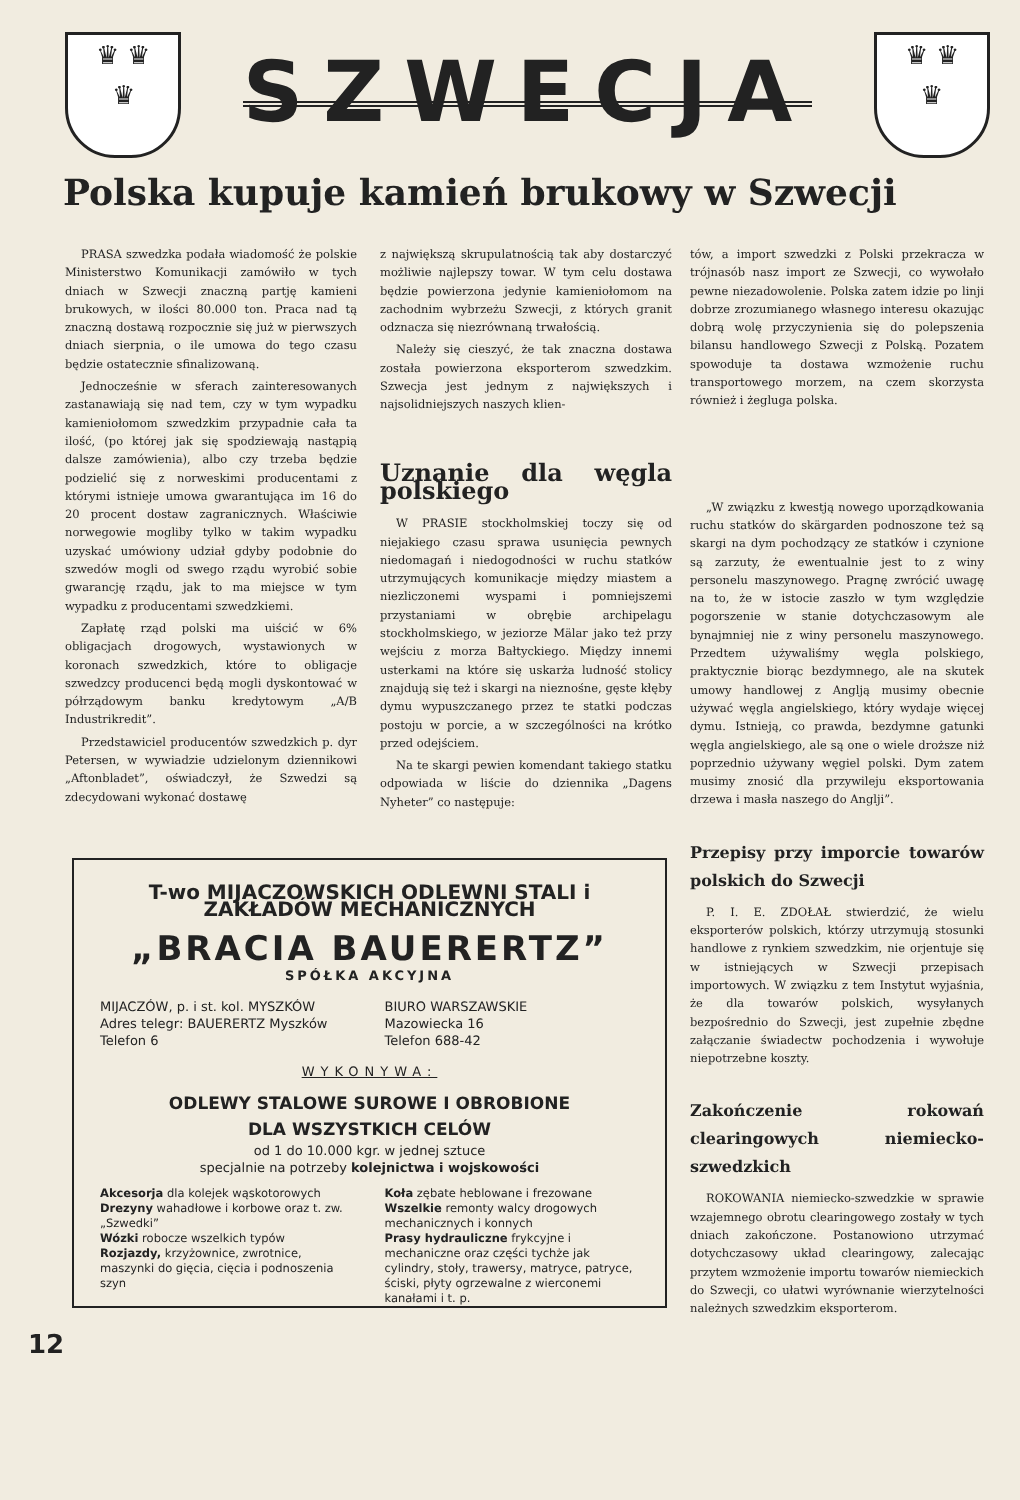♛ ♛
♛
SZWECJA
♛ ♛
♛
Polska kupuje kamień brukowy w Szwecji
PRASA szwedzka podała wiadomość że polskie Ministerstwo Komunikacji zamówiło w tych dniach w Szwecji znaczną partję kamieni brukowych, w ilości 80.000 ton. Praca nad tą znaczną dostawą rozpocznie się już w pierwszych dniach sierpnia, o ile umowa do tego czasu będzie ostatecznie sfinalizowaną.
Jednocześnie w sferach zainteresowanych zastanawiają się nad tem, czy w tym wypadku kamieniołomom szwedzkim przypadnie cała ta ilość, (po której jak się spodziewają nastąpią dalsze zamówienia), albo czy trzeba będzie podzielić się z norweskimi producentami z którymi istnieje umowa gwarantująca im 16 do 20 procent dostaw zagranicznych. Właściwie norwegowie mogliby tylko w takim wypadku uzyskać umówiony udział gdyby podobnie do szwedów mogli od swego rządu wyrobić sobie gwarancję rządu, jak to ma miejsce w tym wypadku z producentami szwedzkiemi.
Zapłatę rząd polski ma uiścić w 6% obligacjach drogowych, wystawionych w koronach szwedzkich, które to obligacje szwedzcy producenci będą mogli dyskontować w półrządowym banku kredytowym „A/B Industrikredit”.
Przedstawiciel producentów szwedzkich p. dyr Petersen, w wywiadzie udzielonym dziennikowi „Aftonbladet”, oświadczył, że Szwedzi są zdecydowani wykonać dostawę
z największą skrupulatnością tak aby dostarczyć możliwie najlepszy towar. W tym celu dostawa będzie powierzona jedynie kamieniołomom na zachodnim wybrzeżu Szwecji, z których granit odznacza się niezrównaną trwałością.
Należy się cieszyć, że tak znaczna dostawa została powierzona eksporterom szwedzkim. Szwecja jest jednym z największych i najsolidniejszych naszych klien-
Uznanie dla węgla polskiego
W PRASIE stockholmskiej toczy się od niejakiego czasu sprawa usunięcia pewnych niedomagań i niedogodności w ruchu statków utrzymujących komunikacje między miastem a niezliczonemi wyspami i pomniejszemi przystaniami w obrębie archipelagu stockholmskiego, w jeziorze Mälar jako też przy wejściu z morza Bałtyckiego. Między innemi usterkami na które się uskarża ludność stolicy znajdują się też i skargi na nieznośne, gęste kłęby dymu wypuszczanego przez te statki podczas postoju w porcie, a w szczególności na krótko przed odejściem.
Na te skargi pewien komendant takiego statku odpowiada w liście do dziennika „Dagens Nyheter” co następuje:
tów, a import szwedzki z Polski przekracza w trójnasób nasz import ze Szwecji, co wywołało pewne niezadowolenie. Polska zatem idzie po linji dobrze zrozumianego własnego interesu okazując dobrą wolę przyczynienia się do polepszenia bilansu handlowego Szwecji z Polską. Pozatem spowoduje ta dostawa wzmożenie ruchu transportowego morzem, na czem skorzysta również i żegluga polska.
„W związku z kwestją nowego uporządkowania ruchu statków do skärgarden podnoszone też są skargi na dym pochodzący ze statków i czynione są zarzuty, że ewentualnie jest to z winy personelu maszynowego. Pragnę zwrócić uwagę na to, że w istocie zaszło w tym względzie pogorszenie w stanie dotychczasowym ale bynajmniej nie z winy personelu maszynowego. Przedtem używaliśmy węgla polskiego, praktycznie biorąc bezdymnego, ale na skutek umowy handlowej z Anglją musimy obecnie używać węgla angielskiego, który wydaje więcej dymu. Istnieją, co prawda, bezdymne gatunki węgla angielskiego, ale są one o wiele droższe niż poprzednio używany węgiel polski. Dym zatem musimy znosić dla przywileju eksportowania drzewa i masła naszego do Anglji”.
Przepisy przy imporcie towarów polskich do Szwecji
P. I. E. ZDOŁAŁ stwierdzić, że wielu eksporterów polskich, którzy utrzymują stosunki handlowe z rynkiem szwedzkim, nie orjentuje się w istniejących w Szwecji przepisach importowych. W związku z tem Instytut wyjaśnia, że dla towarów polskich, wysyłanych bezpośrednio do Szwecji, jest zupełnie zbędne załączanie świadectw pochodzenia i wywołuje niepotrzebne koszty.
Zakończenie rokowań clearingowych niemiecko-szwedzkich
ROKOWANIA niemiecko-szwedzkie w sprawie wzajemnego obrotu clearingowego zostały w tych dniach zakończone. Postanowiono utrzymać dotychczasowy układ clearingowy, zalecając przytem wzmożenie importu towarów niemieckich do Szwecji, co ułatwi wyrównanie wierzytelności należnych szwedzkim eksporterom.
T-wo MIJACZOWSKICH ODLEWNI STALI i ZAKŁADÓW MECHANICZNYCH
„BRACIA BAUERERTZ”
SPÓŁKA AKCYJNA
MIJACZÓW, p. i st. kol. MYSZKÓW
Adres telegr: BAUERERTZ Myszków
Telefon 6
BIURO WARSZAWSKIE
Mazowiecka 16
Telefon 688-42
WYKONYWA:
ODLEWY STALOWE SUROWE I OBROBIONE
DLA WSZYSTKICH CELÓW
od 1 do 10.000 kgr. w jednej sztuce
specjalnie na potrzeby kolejnictwa i wojskowości
Akcesorja dla kolejek wąskotorowych
Drezyny wahadłowe i korbowe oraz t. zw. „Szwedki”
Wózki robocze wszelkich typów
Rozjazdy, krzyżownice, zwrotnice, maszynki do gięcia, cięcia i podnoszenia szyn
Koła zębate heblowane i frezowane
Wszelkie remonty walcy drogowych mechanicznych i konnych
Prasy hydrauliczne frykcyjne i mechaniczne oraz części tychże jak cylindry, stoły, trawersy, matryce, patryce, ściski, płyty ogrzewalne z wierconemi kanałami i t. p.
12